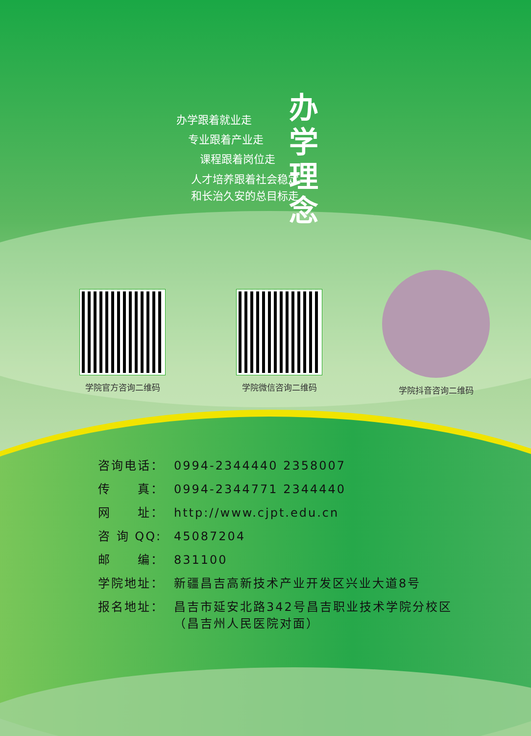办学跟着就业走
专业跟着产业走
课程跟着岗位走
人才培养跟着社会稳定
和长治久安的总目标走
办
学 理
念
学院官方咨询二维码 学院微信咨询二维码 学院抖音咨询二维码
咨询电话： 0994-2344440 2358007
传　　真： 0994-2344771 2344440
网　　址： http://www.cjpt.edu.cn
咨 询 QQ: 45087204
邮　　编： 831100
学院地址： 新疆昌吉高新技术产业开发区兴业大道8号
报名地址： 昌吉市延安北路342号昌吉职业技术学院分校区
（昌吉州人民医院对面）